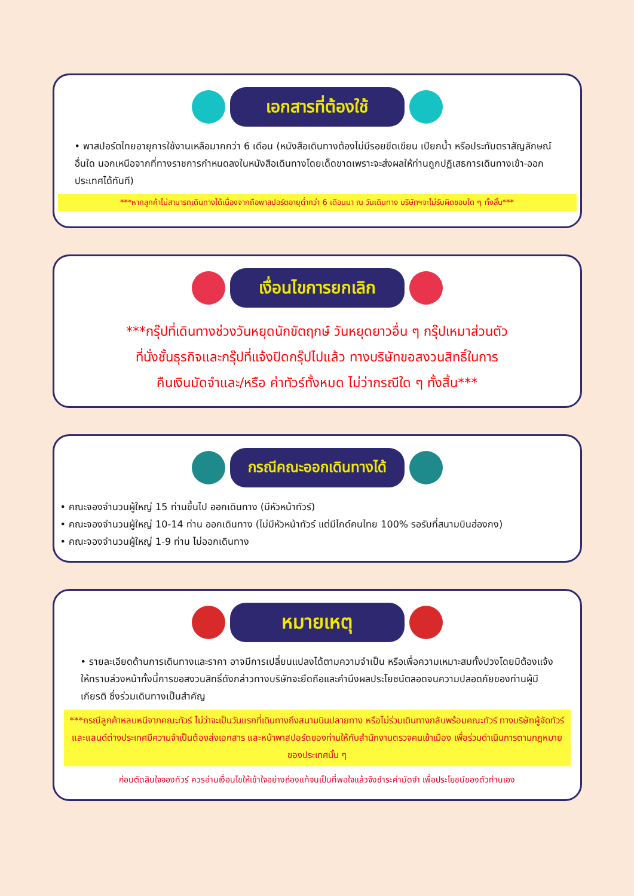เอกสารที่ต้องใช้
• พาสปอร์ตไทยอายุการใช้งานเหลือมากกว่า 6 เดือน (หนังสือเดินทางต้องไม่มีรอยขีดเขียน เปียกน้ำ หรือประทับตราสัญลักษณ์อื่นใด นอกเหนือจากที่ทางราชการกำหนดลงในหนังสือเดินทางโดยเด็ดขาดเพราะจะส่งผลให้ท่านถูกปฏิเสธการเดินทางเข้า-ออกประเทศได้ทันที)
***หากลูกค้าไม่สามารถเดินทางได้เนื่องจากถือพาสปอร์ตอายุต่ำกว่า 6 เดือนมา ณ วันเดินทาง บริษัทฯจะไม่รับผิดชอบใด ๆ ทั้งสิ้น***
เงื่อนไขการยกเลิก
***กรุ๊ปที่เดินทางช่วงวันหยุดนักขัตฤกษ์ วันหยุดยาวอื่น ๆ กรุ๊ปเหมาส่วนตัว
ที่นั่งชั้นธุรกิจและกรุ๊ปที่แจ้งปิดกรุ๊ปไปแล้ว ทางบริษัทขอสงวนสิทธิ์ในการ
คืนเงินมัดจำและ/หรือ ค่าทัวร์ทั้งหมด ไม่ว่ากรณีใด ๆ ทั้งสิ้น***
กรณีคณะออกเดินทางได้
• คณะจองจำนวนผู้ใหญ่ 15 ท่านขึ้นไป ออกเดินทาง (มีหัวหน้าทัวร์)
• คณะจองจำนวนผู้ใหญ่ 10-14 ท่าน ออกเดินทาง (ไม่มีหัวหน้าทัวร์ แต่มีไกด์คนไทย 100% รอรับที่สนามบินฮ่องกง)
• คณะจองจำนวนผู้ใหญ่ 1-9 ท่าน ไม่ออกเดินทาง
หมายเหตุ
• รายละเอียดด้านการเดินทางและราคา อาจมีการเปลี่ยนแปลงได้ตามความจำเป็น หรือเพื่อความเหมาะสมทั้งปวงโดยมิต้องแจ้งให้ทราบล่วงหน้าทั้งนี้การขอสงวนสิทธิ์ดังกล่าวทางบริษัทจะยึดถือและคำนึงผลประโยชน์ตลอดจนความปลอดภัยของท่านผู้มีเกียรติ ซึ่งร่วมเดินทางเป็นสำคัญ
***กรณีลูกค้าหลบหนีจากคณะทัวร์ ไม่ว่าจะเป็นวันแรกที่เดินทางถึงสนามบินปลายทาง หรือไม่ร่วมเดินทางกลับพร้อมคณะทัวร์ ทางบริษัทผู้จัดทัวร์และแลนด์ต่างประเทศมีความจำเป็นต้องส่งเอกสาร และหน้าพาสปอร์ตของท่านให้กับสำนักงานตรวจคนเข้าเมือง เพื่อร่วมดำเนินการตามกฎหมายของประเทศนั้น ๆ
ก่อนตัดสินใจจองทัวร์ ควรอ่านเงื่อนไขให้เข้าใจอย่างถ่องแท้จนเป็นที่พอใจแล้วจึงชำระค่ามัดจำ เพื่อประโยชน์ของตัวท่านเอง